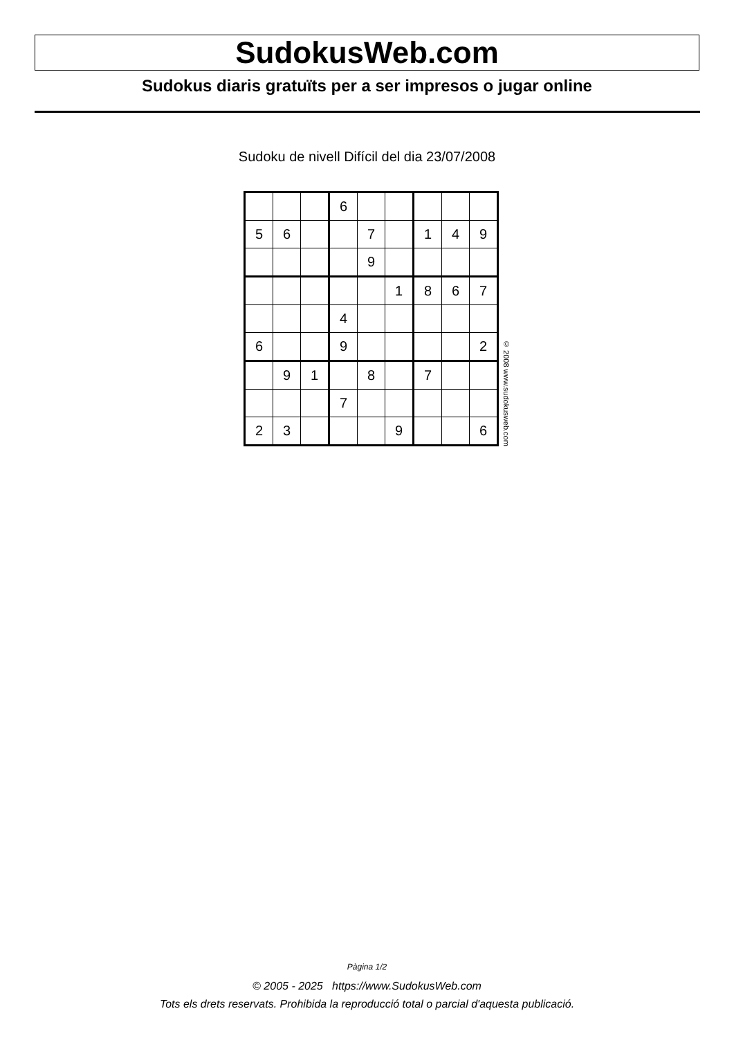SudokusWeb.com
Sudokus diaris gratuïts per a ser impresos o jugar online
Sudoku de nivell Difícil del dia 23/07/2008
| | | | 6 | | | | | |
| 5 | 6 | | | 7 | | 1 | 4 | 9 |
| | | | | 9 | | | | |
| | | | | | 1 | 8 | 6 | 7 |
| | | | 4 | | | | | |
| 6 | | | 9 | | | | | 2 |
| | 9 | 1 | | 8 | | 7 | | |
| | | | 7 | | | | | |
| 2 | 3 | | | | 9 | | | 6 |
© 2008 www.sudokusweb.com
Pàgina 1/2
© 2005 - 2025 https://www.SudokusWeb.com
Tots els drets reservats. Prohibida la reproducció total o parcial d'aquesta publicació.